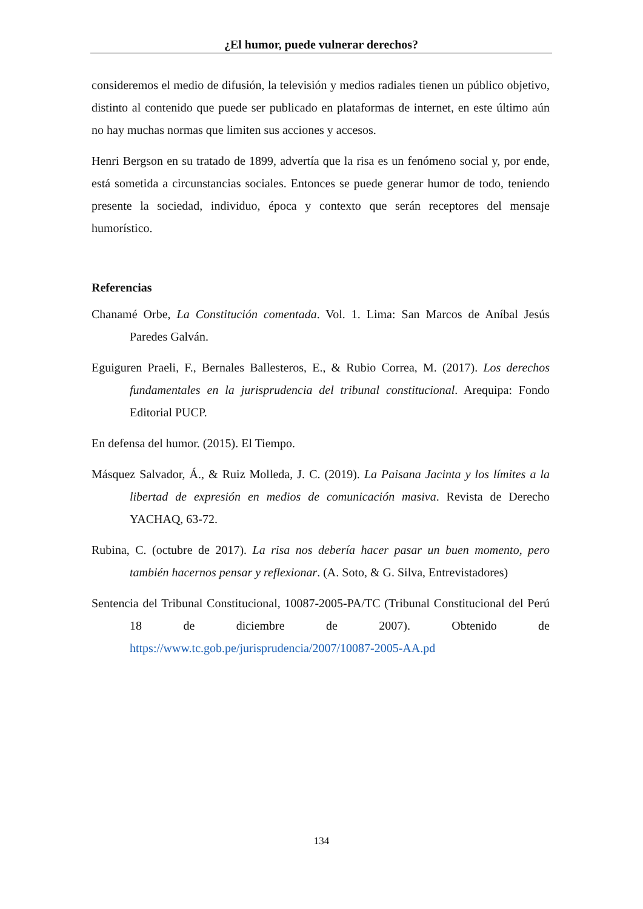¿El humor, puede vulnerar derechos?
consideremos el medio de difusión, la televisión y medios radiales tienen un público objetivo, distinto al contenido que puede ser publicado en plataformas de internet, en este último aún no hay muchas normas que limiten sus acciones y accesos.
Henri Bergson en su tratado de 1899, advertía que la risa es un fenómeno social y, por ende, está sometida a circunstancias sociales. Entonces se puede generar humor de todo, teniendo presente la sociedad, individuo, época y contexto que serán receptores del mensaje humorístico.
Referencias
Chanamé Orbe, La Constitución comentada. Vol. 1. Lima: San Marcos de Aníbal Jesús Paredes Galván.
Eguiguren Praeli, F., Bernales Ballesteros, E., & Rubio Correa, M. (2017). Los derechos fundamentales en la jurisprudencia del tribunal constitucional. Arequipa: Fondo Editorial PUCP.
En defensa del humor. (2015). El Tiempo.
Másquez Salvador, Á., & Ruiz Molleda, J. C. (2019). La Paisana Jacinta y los límites a la libertad de expresión en medios de comunicación masiva. Revista de Derecho YACHAQ, 63-72.
Rubina, C. (octubre de 2017). La risa nos debería hacer pasar un buen momento, pero también hacernos pensar y reflexionar. (A. Soto, & G. Silva, Entrevistadores)
Sentencia del Tribunal Constitucional, 10087-2005-PA/TC (Tribunal Constitucional del Perú 18 de diciembre de 2007). Obtenido de https://www.tc.gob.pe/jurisprudencia/2007/10087-2005-AA.pd
134